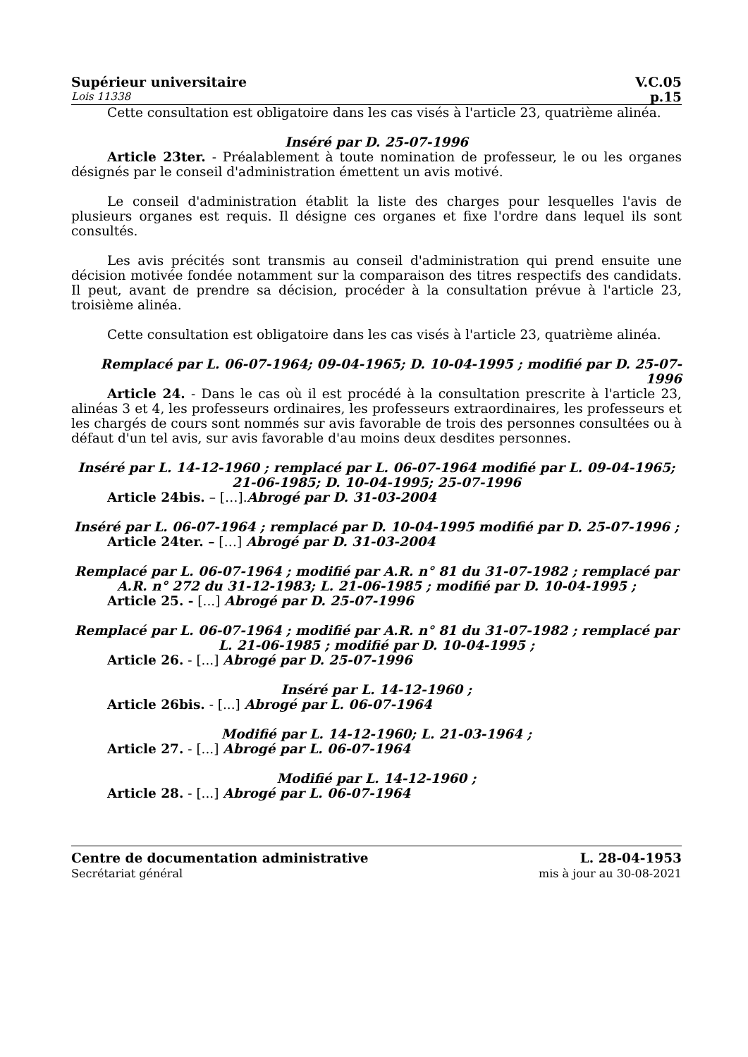Supérieur universitaire V.C.05
Lois 11338 p.15
Cette consultation est obligatoire dans les cas visés à l'article 23, quatrième alinéa.
Inséré par D. 25-07-1996
Article 23ter. - Préalablement à toute nomination de professeur, le ou les organes désignés par le conseil d'administration émettent un avis motivé.
Le conseil d'administration établit la liste des charges pour lesquelles l'avis de plusieurs organes est requis. Il désigne ces organes et fixe l'ordre dans lequel ils sont consultés.
Les avis précités sont transmis au conseil d'administration qui prend ensuite une décision motivée fondée notamment sur la comparaison des titres respectifs des candidats. Il peut, avant de prendre sa décision, procéder à la consultation prévue à l'article 23, troisième alinéa.
Cette consultation est obligatoire dans les cas visés à l'article 23, quatrième alinéa.
Remplacé par L. 06-07-1964; 09-04-1965; D. 10-04-1995 ; modifié par D. 25-07-1996
Article 24. - Dans le cas où il est procédé à la consultation prescrite à l'article 23, alinéas 3 et 4, les professeurs ordinaires, les professeurs extraordinaires, les professeurs et les chargés de cours sont nommés sur avis favorable de trois des personnes consultées ou à défaut d'un tel avis, sur avis favorable d'au moins deux desdites personnes.
Inséré par L. 14-12-1960 ; remplacé par L. 06-07-1964 modifié par L. 09-04-1965; 21-06-1985; D. 10-04-1995; 25-07-1996
Article 24bis. – […].Abrogé par D. 31-03-2004
Inséré par L. 06-07-1964 ; remplacé par D. 10-04-1995 modifié par D. 25-07-1996 ;
Article 24ter. – […] Abrogé par D. 31-03-2004
Remplacé par L. 06-07-1964 ; modifié par A.R. n° 81 du 31-07-1982 ; remplacé par A.R. n° 272 du 31-12-1983; L. 21-06-1985 ; modifié par D. 10-04-1995 ;
Article 25. - [...] Abrogé par D. 25-07-1996
Remplacé par L. 06-07-1964 ; modifié par A.R. n° 81 du 31-07-1982 ; remplacé par L. 21-06-1985 ; modifié par D. 10-04-1995 ;
Article 26. - [...] Abrogé par D. 25-07-1996
Inséré par L. 14-12-1960 ;
Article 26bis. - [...] Abrogé par L. 06-07-1964
Modifié par L. 14-12-1960; L. 21-03-1964 ;
Article 27. - [...] Abrogé par L. 06-07-1964
Modifié par L. 14-12-1960 ;
Article 28. - [...] Abrogé par L. 06-07-1964
Centre de documentation administrative
Secrétariat général
L. 28-04-1953
mis à jour au 30-08-2021